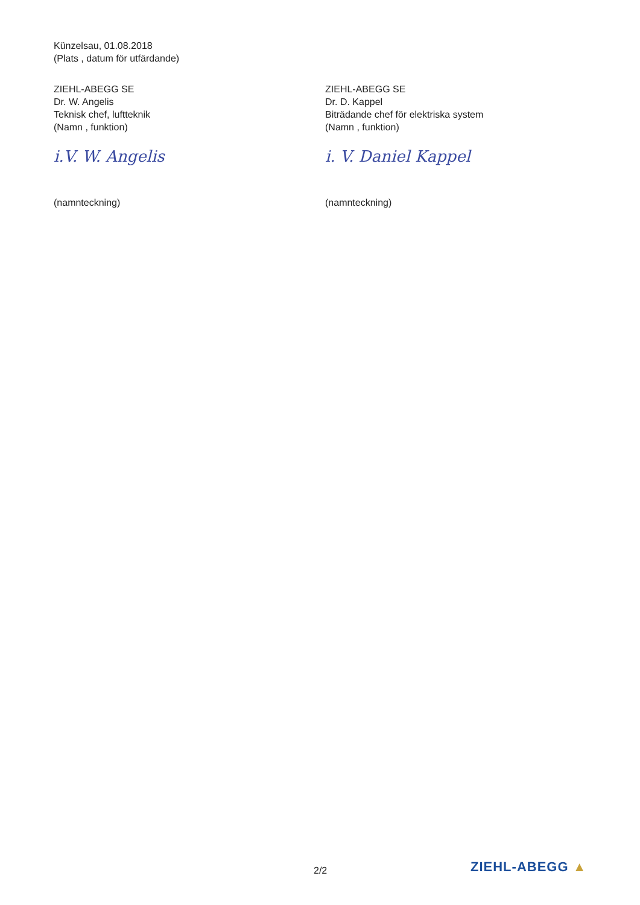Künzelsau, 01.08.2018
(Plats , datum för utfärdande)
ZIEHL-ABEGG SE
Dr. W. Angelis
Teknisk chef, luftteknik
(Namn , funktion)
i.V. W. Angelis
(namnteckning)
ZIEHL-ABEGG SE
Dr. D. Kappel
Biträdande chef för elektriska system
(Namn , funktion)
i. V. Daniel Kappel
(namnteckning)
2/2 ZIEHL-ABEGG ▲